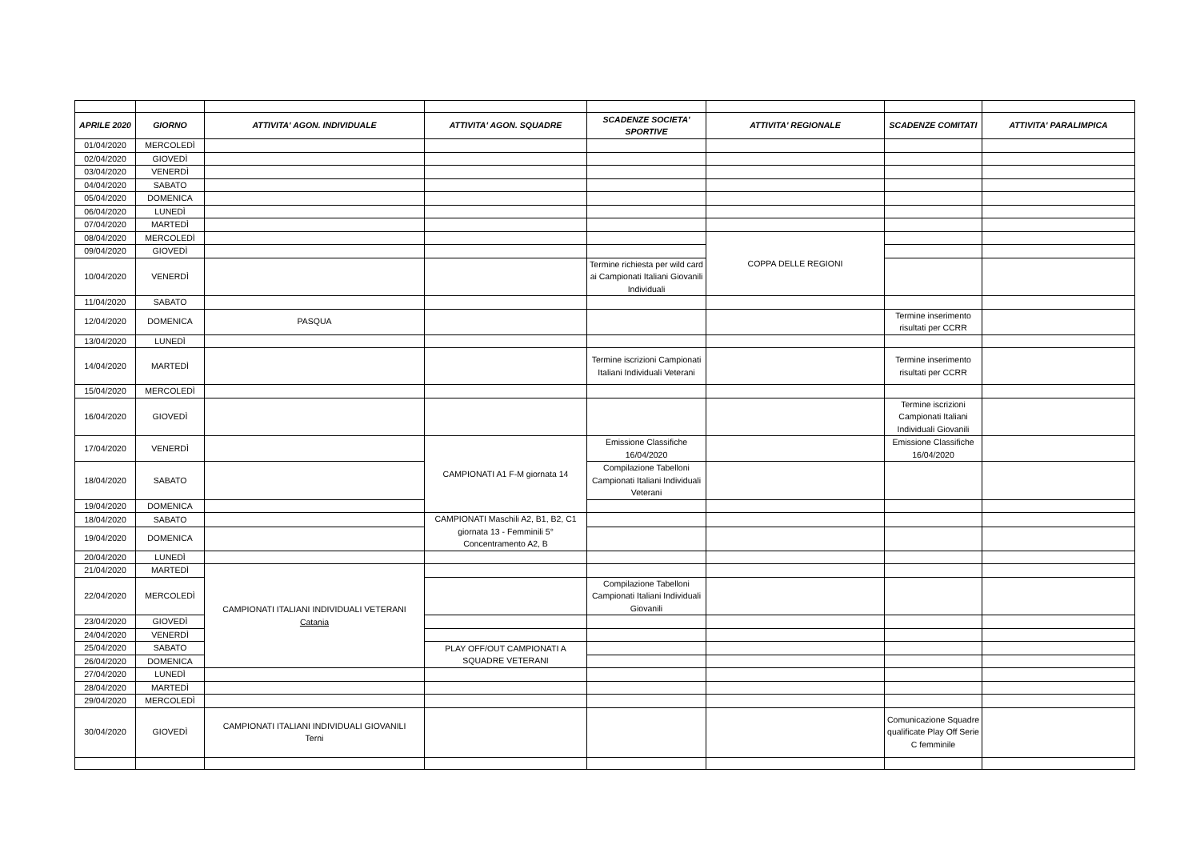| APRILE 2020 | GIORNO | ATTIVITA' AGON. INDIVIDUALE | ATTIVITA' AGON. SQUADRE | SCADENZE SOCIETA' SPORTIVE | ATTIVITA' REGIONALE | SCADENZE COMITATI | ATTIVITA' PARALIMPICA |
| --- | --- | --- | --- | --- | --- | --- | --- |
| 01/04/2020 | MERCOLEDÌ | | | | | | |
| 02/04/2020 | GIOVEDÌ | | | | | | |
| 03/04/2020 | VENERDÌ | | | | | | |
| 04/04/2020 | SABATO | | | | | | |
| 05/04/2020 | DOMENICA | | | | | | |
| 06/04/2020 | LUNEDÌ | | | | | | |
| 07/04/2020 | MARTEDÌ | | | | | | |
| 08/04/2020 | MERCOLEDÌ | | | | COPPA DELLE REGIONI | | |
| 09/04/2020 | GIOVEDÌ | | | | | | |
| 10/04/2020 | VENERDÌ | | | Termine richiesta per wild card ai Campionati Italiani Giovanili Individuali | | | |
| 11/04/2020 | SABATO | | | | | | |
| 12/04/2020 | DOMENICA | PASQUA | | | | Termine inserimento risultati per CCRR | |
| 13/04/2020 | LUNEDÌ | | | | | | |
| 14/04/2020 | MARTEDÌ | | | Termine iscrizioni Campionati Italiani Individuali Veterani | | Termine inserimento risultati per CCRR | |
| 15/04/2020 | MERCOLEDÌ | | | | | | |
| 16/04/2020 | GIOVEDÌ | | | | | Termine iscrizioni Campionati Italiani Individuali Giovanili | |
| 17/04/2020 | VENERDÌ | | CAMPIONATI A1 F-M giornata 14 | Emissione Classifiche 16/04/2020 | | Emissione Classifiche 16/04/2020 | |
| 18/04/2020 | SABATO | | | Compilazione Tabelloni Campionati Italiani Individuali Veterani | | | |
| 19/04/2020 | DOMENICA | | | | | | |
| 18/04/2020 | SABATO | | CAMPIONATI Maschili A2, B1, B2, C1 giornata 13 - Femminili 5° Concentramento A2, B | | | | |
| 19/04/2020 | DOMENICA | | | | | | |
| 20/04/2020 | LUNEDÌ | | | | | | |
| 21/04/2020 | MARTEDÌ | CAMPIONATI ITALIANI INDIVIDUALI VETERANI Catania | | | | | |
| 22/04/2020 | MERCOLEDÌ | | | Compilazione Tabelloni Campionati Italiani Individuali Giovanili | | | |
| 23/04/2020 | GIOVEDÌ | | | | | | |
| 24/04/2020 | VENERDÌ | | | | | | |
| 25/04/2020 | SABATO | | PLAY OFF/OUT CAMPIONATI A SQUADRE VETERANI | | | | |
| 26/04/2020 | DOMENICA | | | | | | |
| 27/04/2020 | LUNEDÌ | | | | | | |
| 28/04/2020 | MARTEDÌ | | | | | | |
| 29/04/2020 | MERCOLEDÌ | | | | | | |
| 30/04/2020 | GIOVEDÌ | CAMPIONATI ITALIANI INDIVIDUALI GIOVANILI Terni | | | | Comunicazione Squadre qualificate Play Off Serie C femminile | |